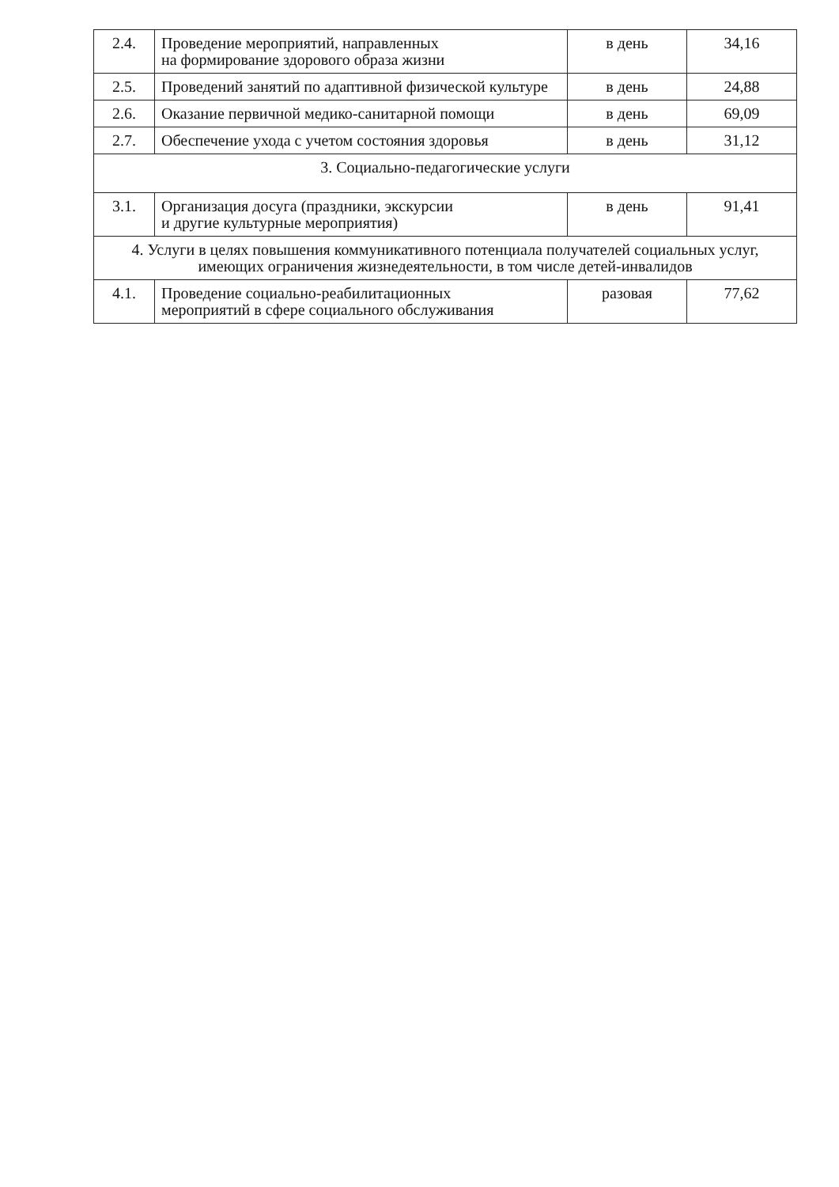| 2.4. | Проведение мероприятий, направленных на формирование здорового образа жизни | в день | 34,16 |
| 2.5. | Проведений занятий по адаптивной физической культуре | в день | 24,88 |
| 2.6. | Оказание первичной медико-санитарной помощи | в день | 69,09 |
| 2.7. | Обеспечение ухода с учетом состояния здоровья | в день | 31,12 |
| 3. Социально-педагогические услуги | | | |
| 3.1. | Организация досуга (праздники, экскурсии и другие культурные мероприятия) | в день | 91,41 |
| 4. Услуги в целях повышения коммуникативного потенциала получателей социальных услуг, имеющих ограничения жизнедеятельности, в том числе детей-инвалидов | | | |
| 4.1. | Проведение социально-реабилитационных мероприятий в сфере социального обслуживания | разовая | 77,62 |